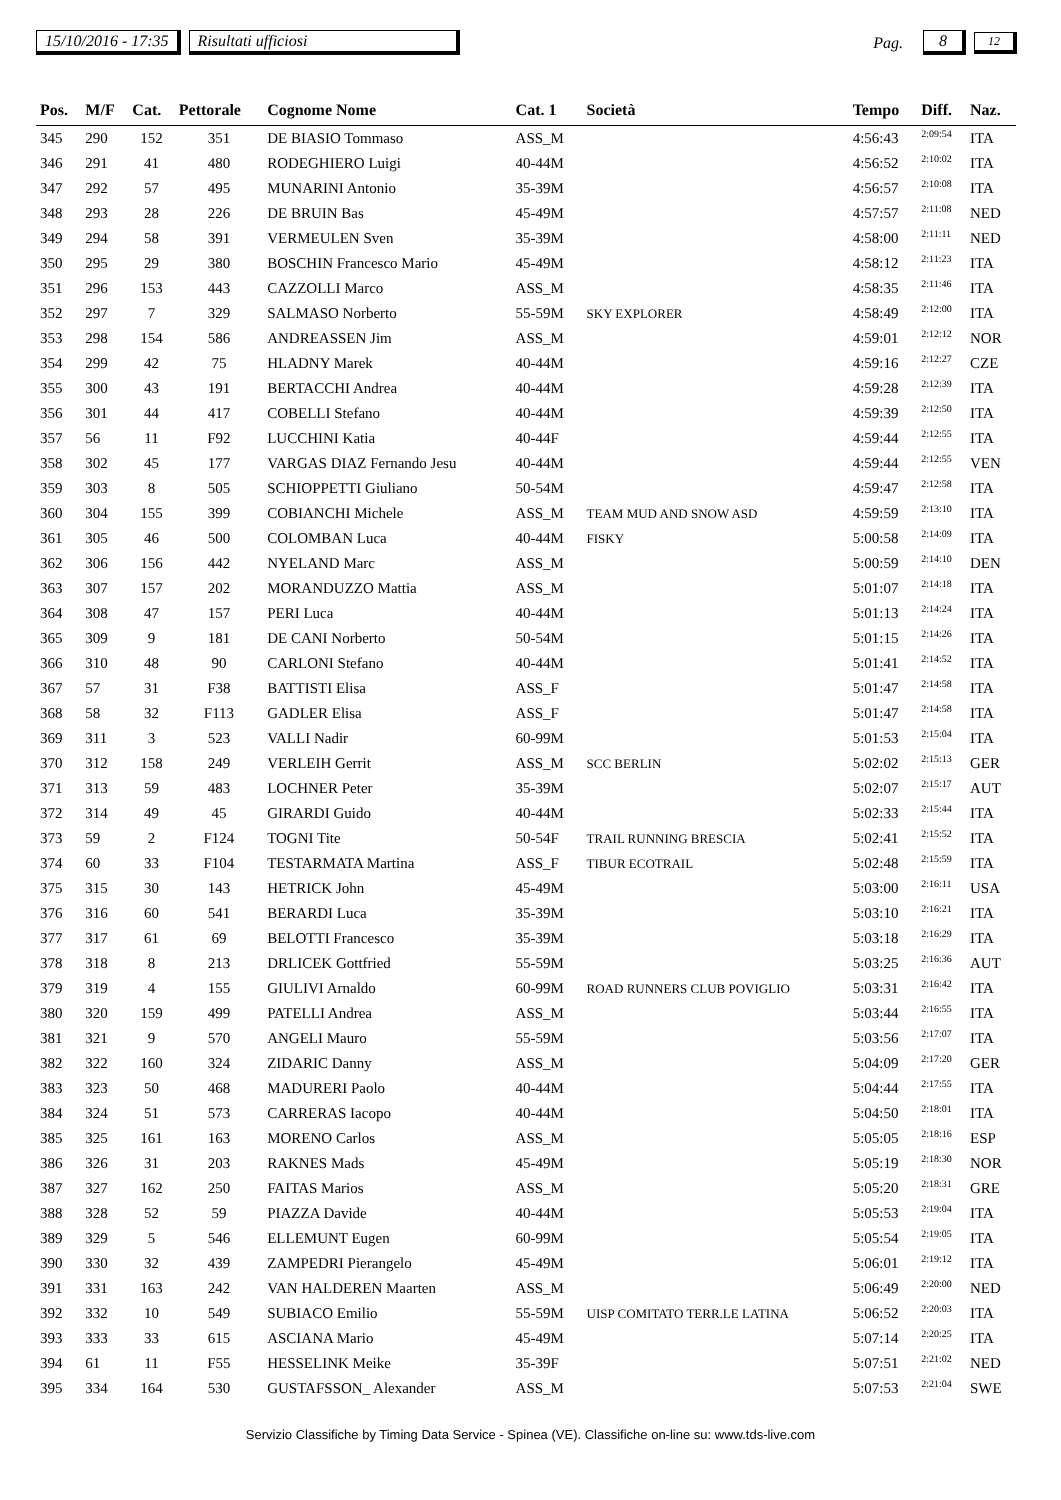15/10/2016 - 17:35 Risultati ufficiosi Pag. 8 12
| Pos. | M/F | Cat. | Pettorale | Cognome Nome | Cat. 1 | Società | Tempo | Diff. | Naz. |
| --- | --- | --- | --- | --- | --- | --- | --- | --- | --- |
| 345 | 290 | 152 | 351 | DE BIASIO Tommaso | ASS_M | | 4:56:43 | 2:09:54 | ITA |
| 346 | 291 | 41 | 480 | RODEGHIERO Luigi | 40-44M | | 4:56:52 | 2:10:02 | ITA |
| 347 | 292 | 57 | 495 | MUNARINI Antonio | 35-39M | | 4:56:57 | 2:10:08 | ITA |
| 348 | 293 | 28 | 226 | DE BRUIN Bas | 45-49M | | 4:57:57 | 2:11:08 | NED |
| 349 | 294 | 58 | 391 | VERMEULEN Sven | 35-39M | | 4:58:00 | 2:11:11 | NED |
| 350 | 295 | 29 | 380 | BOSCHIN Francesco Mario | 45-49M | | 4:58:12 | 2:11:23 | ITA |
| 351 | 296 | 153 | 443 | CAZZOLLI Marco | ASS_M | | 4:58:35 | 2:11:46 | ITA |
| 352 | 297 | 7 | 329 | SALMASO Norberto | 55-59M | SKY EXPLORER | 4:58:49 | 2:12:00 | ITA |
| 353 | 298 | 154 | 586 | ANDREASSEN Jim | ASS_M | | 4:59:01 | 2:12:12 | NOR |
| 354 | 299 | 42 | 75 | HLADNY Marek | 40-44M | | 4:59:16 | 2:12:27 | CZE |
| 355 | 300 | 43 | 191 | BERTACCHI Andrea | 40-44M | | 4:59:28 | 2:12:39 | ITA |
| 356 | 301 | 44 | 417 | COBELLI Stefano | 40-44M | | 4:59:39 | 2:12:50 | ITA |
| 357 | 56 | 11 | F92 | LUCCHINI Katia | 40-44F | | 4:59:44 | 2:12:55 | ITA |
| 358 | 302 | 45 | 177 | VARGAS DIAZ Fernando Jesu | 40-44M | | 4:59:44 | 2:12:55 | VEN |
| 359 | 303 | 8 | 505 | SCHIOPPETTI Giuliano | 50-54M | | 4:59:47 | 2:12:58 | ITA |
| 360 | 304 | 155 | 399 | COBIANCHI Michele | ASS_M | TEAM MUD AND SNOW ASD | 4:59:59 | 2:13:10 | ITA |
| 361 | 305 | 46 | 500 | COLOMBAN Luca | 40-44M | FISKY | 5:00:58 | 2:14:09 | ITA |
| 362 | 306 | 156 | 442 | NYELAND Marc | ASS_M | | 5:00:59 | 2:14:10 | DEN |
| 363 | 307 | 157 | 202 | MORANDUZZO Mattia | ASS_M | | 5:01:07 | 2:14:18 | ITA |
| 364 | 308 | 47 | 157 | PERI Luca | 40-44M | | 5:01:13 | 2:14:24 | ITA |
| 365 | 309 | 9 | 181 | DE CANI Norberto | 50-54M | | 5:01:15 | 2:14:26 | ITA |
| 366 | 310 | 48 | 90 | CARLONI Stefano | 40-44M | | 5:01:41 | 2:14:52 | ITA |
| 367 | 57 | 31 | F38 | BATTISTI Elisa | ASS_F | | 5:01:47 | 2:14:58 | ITA |
| 368 | 58 | 32 | F113 | GADLER Elisa | ASS_F | | 5:01:47 | 2:14:58 | ITA |
| 369 | 311 | 3 | 523 | VALLI Nadir | 60-99M | | 5:01:53 | 2:15:04 | ITA |
| 370 | 312 | 158 | 249 | VERLEIH Gerrit | ASS_M | SCC BERLIN | 5:02:02 | 2:15:13 | GER |
| 371 | 313 | 59 | 483 | LOCHNER Peter | 35-39M | | 5:02:07 | 2:15:17 | AUT |
| 372 | 314 | 49 | 45 | GIRARDI Guido | 40-44M | | 5:02:33 | 2:15:44 | ITA |
| 373 | 59 | 2 | F124 | TOGNI Tite | 50-54F | TRAIL RUNNING BRESCIA | 5:02:41 | 2:15:52 | ITA |
| 374 | 60 | 33 | F104 | TESTARMATA Martina | ASS_F | TIBUR ECOTRAIL | 5:02:48 | 2:15:59 | ITA |
| 375 | 315 | 30 | 143 | HETRICK John | 45-49M | | 5:03:00 | 2:16:11 | USA |
| 376 | 316 | 60 | 541 | BERARDI Luca | 35-39M | | 5:03:10 | 2:16:21 | ITA |
| 377 | 317 | 61 | 69 | BELOTTI Francesco | 35-39M | | 5:03:18 | 2:16:29 | ITA |
| 378 | 318 | 8 | 213 | DRLICEK Gottfried | 55-59M | | 5:03:25 | 2:16:36 | AUT |
| 379 | 319 | 4 | 155 | GIULIVI Arnaldo | 60-99M | ROAD RUNNERS CLUB POVIGLIO | 5:03:31 | 2:16:42 | ITA |
| 380 | 320 | 159 | 499 | PATELLI Andrea | ASS_M | | 5:03:44 | 2:16:55 | ITA |
| 381 | 321 | 9 | 570 | ANGELI Mauro | 55-59M | | 5:03:56 | 2:17:07 | ITA |
| 382 | 322 | 160 | 324 | ZIDARIC Danny | ASS_M | | 5:04:09 | 2:17:20 | GER |
| 383 | 323 | 50 | 468 | MADURERI Paolo | 40-44M | | 5:04:44 | 2:17:55 | ITA |
| 384 | 324 | 51 | 573 | CARRERAS Iacopo | 40-44M | | 5:04:50 | 2:18:01 | ITA |
| 385 | 325 | 161 | 163 | MORENO Carlos | ASS_M | | 5:05:05 | 2:18:16 | ESP |
| 386 | 326 | 31 | 203 | RAKNES Mads | 45-49M | | 5:05:19 | 2:18:30 | NOR |
| 387 | 327 | 162 | 250 | FAITAS Marios | ASS_M | | 5:05:20 | 2:18:31 | GRE |
| 388 | 328 | 52 | 59 | PIAZZA Davide | 40-44M | | 5:05:53 | 2:19:04 | ITA |
| 389 | 329 | 5 | 546 | ELLEMUNT Eugen | 60-99M | | 5:05:54 | 2:19:05 | ITA |
| 390 | 330 | 32 | 439 | ZAMPEDRI Pierangelo | 45-49M | | 5:06:01 | 2:19:12 | ITA |
| 391 | 331 | 163 | 242 | VAN HALDEREN Maarten | ASS_M | | 5:06:49 | 2:20:00 | NED |
| 392 | 332 | 10 | 549 | SUBIACO Emilio | 55-59M | UISP COMITATO TERR.LE LATINA | 5:06:52 | 2:20:03 | ITA |
| 393 | 333 | 33 | 615 | ASCIANA Mario | 45-49M | | 5:07:14 | 2:20:25 | ITA |
| 394 | 61 | 11 | F55 | HESSELINK Meike | 35-39F | | 5:07:51 | 2:21:02 | NED |
| 395 | 334 | 164 | 530 | GUSTAFSSON_ Alexander | ASS_M | | 5:07:53 | 2:21:04 | SWE |
Servizio Classifiche by Timing Data Service - Spinea (VE). Classifiche on-line su: www.tds-live.com